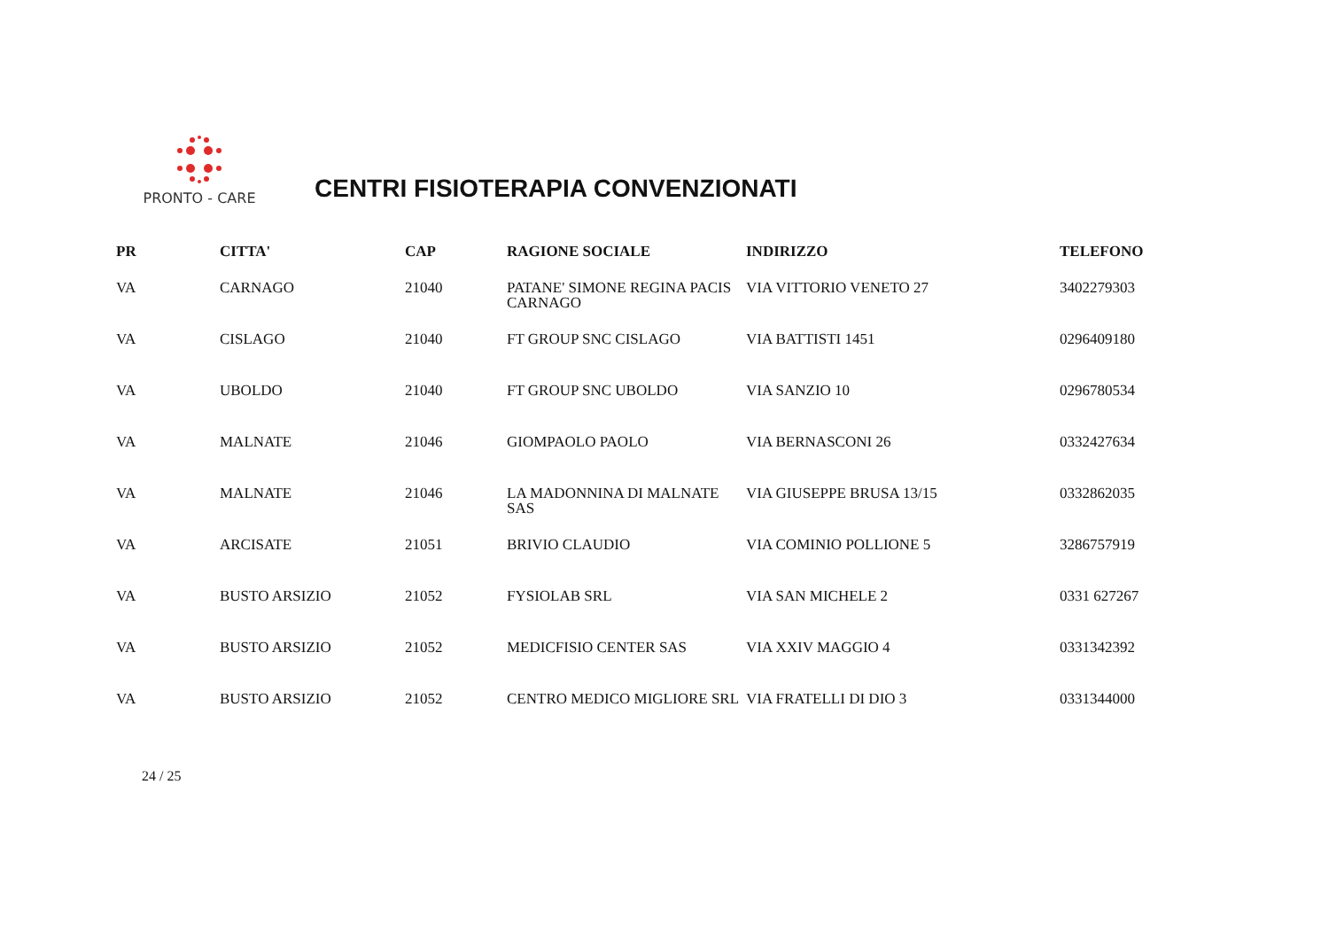PRONTO - CARE
CENTRI FISIOTERAPIA CONVENZIONATI
| PR | CITTA' | CAP | RAGIONE SOCIALE | INDIRIZZO | TELEFONO |
| --- | --- | --- | --- | --- | --- |
| VA | CARNAGO | 21040 | PATANE' SIMONE REGINA PACIS CARNAGO | VIA VITTORIO VENETO 27 | 3402279303 |
| VA | CISLAGO | 21040 | FT GROUP SNC CISLAGO | VIA BATTISTI 1451 | 0296409180 |
| VA | UBOLDO | 21040 | FT GROUP SNC UBOLDO | VIA SANZIO 10 | 0296780534 |
| VA | MALNATE | 21046 | GIOMPAOLO PAOLO | VIA BERNASCONI 26 | 0332427634 |
| VA | MALNATE | 21046 | LA MADONNINA DI MALNATE SAS | VIA GIUSEPPE BRUSA 13/15 | 0332862035 |
| VA | ARCISATE | 21051 | BRIVIO CLAUDIO | VIA COMINIO POLLIONE 5 | 3286757919 |
| VA | BUSTO ARSIZIO | 21052 | FYSIOLAB SRL | VIA SAN MICHELE 2 | 0331 627267 |
| VA | BUSTO ARSIZIO | 21052 | MEDICFISIO CENTER SAS | VIA XXIV MAGGIO 4 | 0331342392 |
| VA | BUSTO ARSIZIO | 21052 | CENTRO MEDICO MIGLIORE SRL | VIA FRATELLI DI DIO 3 | 0331344000 |
24 / 25